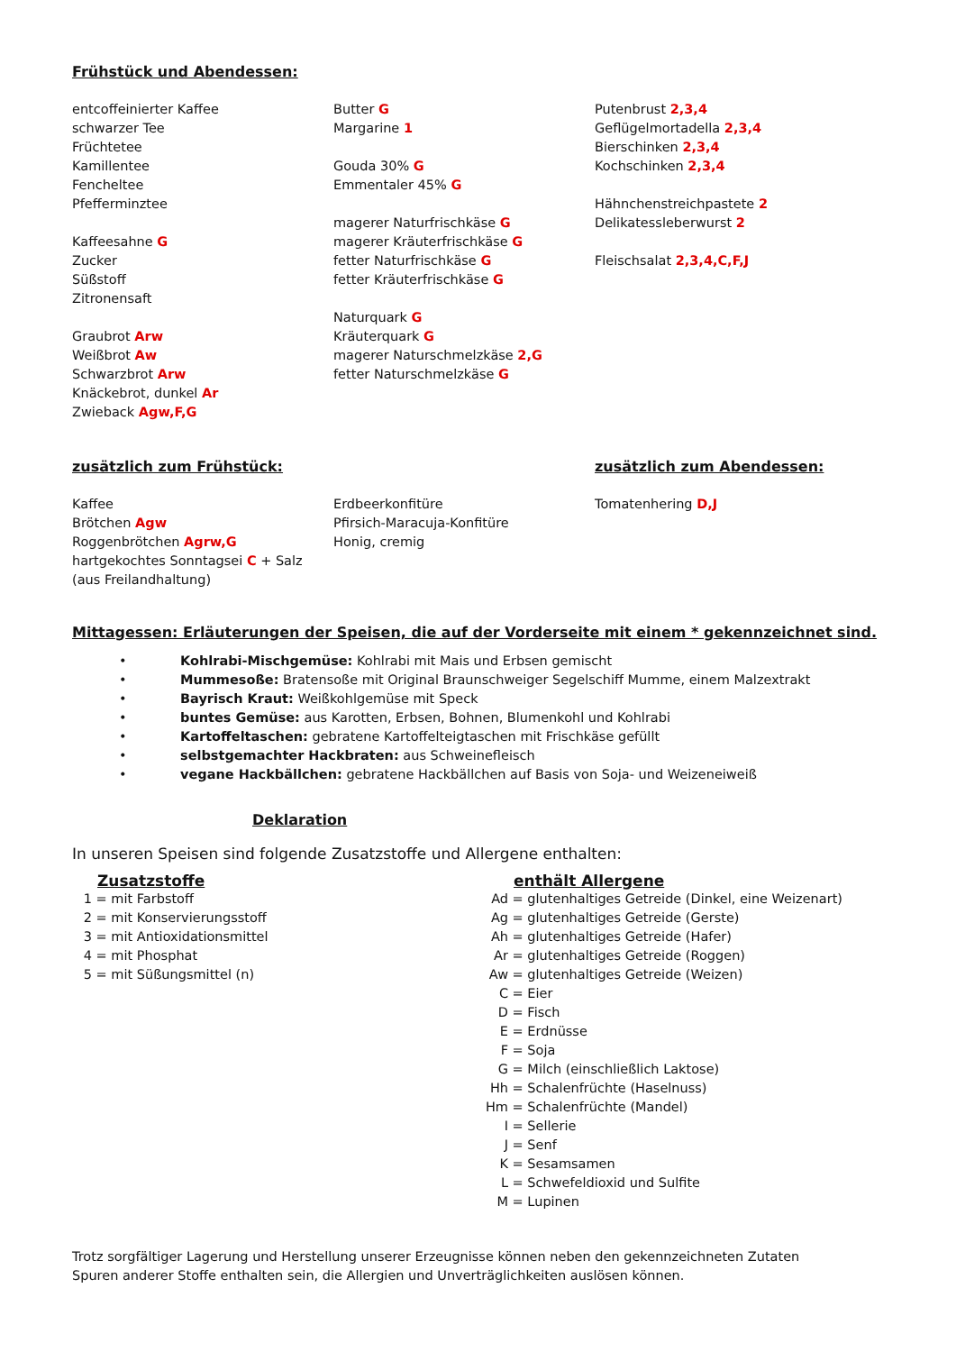Frühstück und Abendessen:
entcoffeinierter Kaffee
schwarzer Tee
Früchtetee
Kamillentee
Fencheltee
Pfefferminztee
Kaffeesahne G
Zucker
Süßstoff
Zitronensaft
Graubrot Arw
Weißbrot Aw
Schwarzbrot Arw
Knäckebrot, dunkel Ar
Zwieback Agw,F,G
Butter G
Margarine 1
Gouda 30% G
Emmentaler 45% G
magerer Naturfrischkäse G
magerer Kräuterfrischkäse G
fetter Naturfrischkäse G
fetter Kräuterfrischkäse G
Naturquark G
Kräuterquark G
magerer Naturschmelzkäse 2,G
fetter Naturschmelzkäse G
Putenbrust 2,3,4
Geflügelmortadella 2,3,4
Bierschinken 2,3,4
Kochschinken 2,3,4
Hähnchenstreichpastete 2
Delikatessleberwurst 2
Fleischsalat 2,3,4,C,F,J
zusätzlich zum Frühstück: zusätzlich zum Abendessen:
Kaffee
Brötchen Agw
Roggenbrötchen Agrw,G
hartgekochtes Sonntagsei C + Salz
(aus Freilandhaltung)
Erdbeerkonfitüre
Pfirsich-Maracuja-Konfitüre
Honig, cremig
Tomatenhering D,J
Mittagessen: Erläuterungen der Speisen, die auf der Vorderseite mit einem * gekennzeichnet sind.
• Kohlrabi-Mischgemüse: Kohlrabi mit Mais und Erbsen gemischt
• Mummesoße: Bratensoße mit Original Braunschweiger Segelschiff Mumme, einem Malzextrakt
• Bayrisch Kraut: Weißkohlgemüse mit Speck
• buntes Gemüse: aus Karotten, Erbsen, Bohnen, Blumenkohl und Kohlrabi
• Kartoffeltaschen: gebratene Kartoffelteigtaschen mit Frischkäse gefüllt
• selbstgemachter Hackbraten: aus Schweinefleisch
• vegane Hackbällchen: gebratene Hackbällchen auf Basis von Soja- und Weizeneiweiß
Deklaration
In unseren Speisen sind folgende Zusatzstoffe und Allergene enthalten:
Zusatzstoffe
1 = mit Farbstoff
2 = mit Konservierungsstoff
3 = mit Antioxidationsmittel
4 = mit Phosphat
5 = mit Süßungsmittel (n)
enthält Allergene
Ad = glutenhaltiges Getreide (Dinkel, eine Weizenart)
Ag = glutenhaltiges Getreide (Gerste)
Ah = glutenhaltiges Getreide (Hafer)
Ar = glutenhaltiges Getreide (Roggen)
Aw = glutenhaltiges Getreide (Weizen)
C = Eier
D = Fisch
E = Erdnüsse
F = Soja
G = Milch (einschließlich Laktose)
Hh = Schalenfrüchte (Haselnuss)
Hm = Schalenfrüchte (Mandel)
I = Sellerie
J = Senf
K = Sesamsamen
L = Schwefeldioxid und Sulfite
M = Lupinen
Trotz sorgfältiger Lagerung und Herstellung unserer Erzeugnisse können neben den gekennzeichneten Zutaten
Spuren anderer Stoffe enthalten sein, die Allergien und Unverträglichkeiten auslösen können.